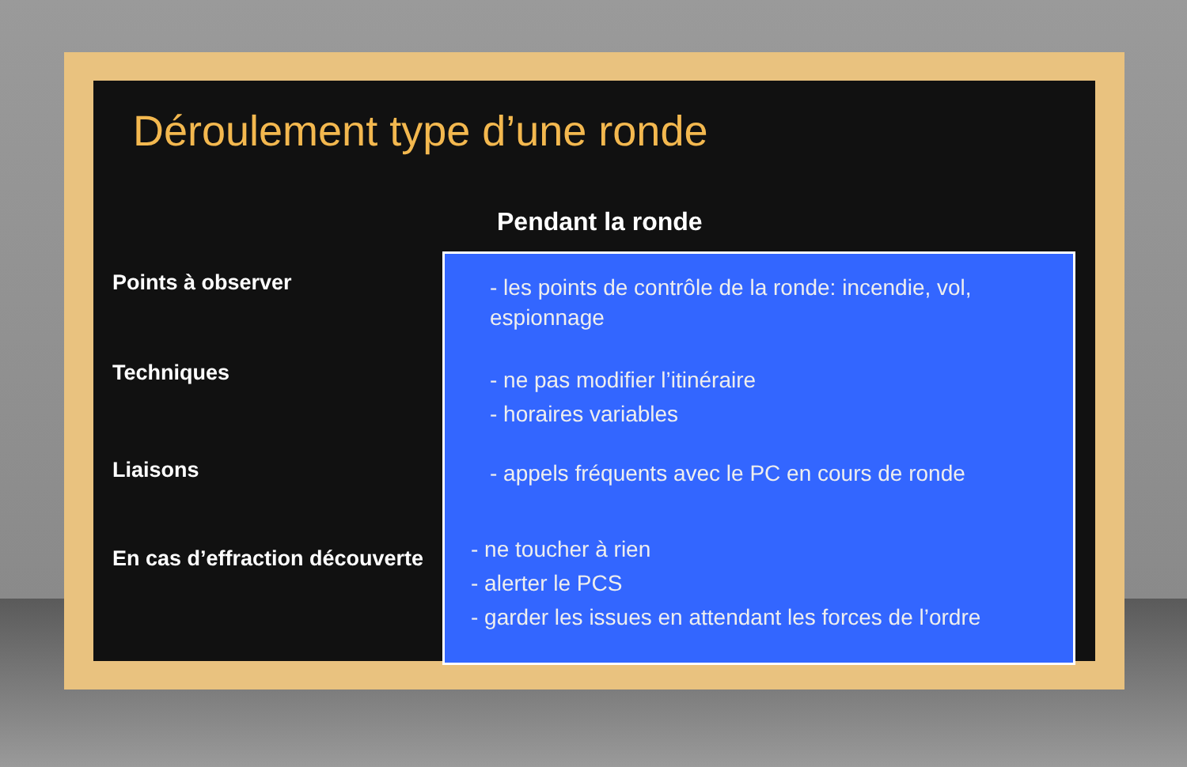Déroulement type d’une ronde
Pendant la ronde
Points à observer
- les points de contrôle de la ronde: incendie, vol, espionnage
- ne pas modifier l’itinéraire
- horaires variables
- appels fréquents avec le PC en cours de ronde
- ne toucher à rien
- alerter le PCS
- garder les issues en attendant les forces de l’ordre
Techniques
Liaisons
En cas d’effraction découverte